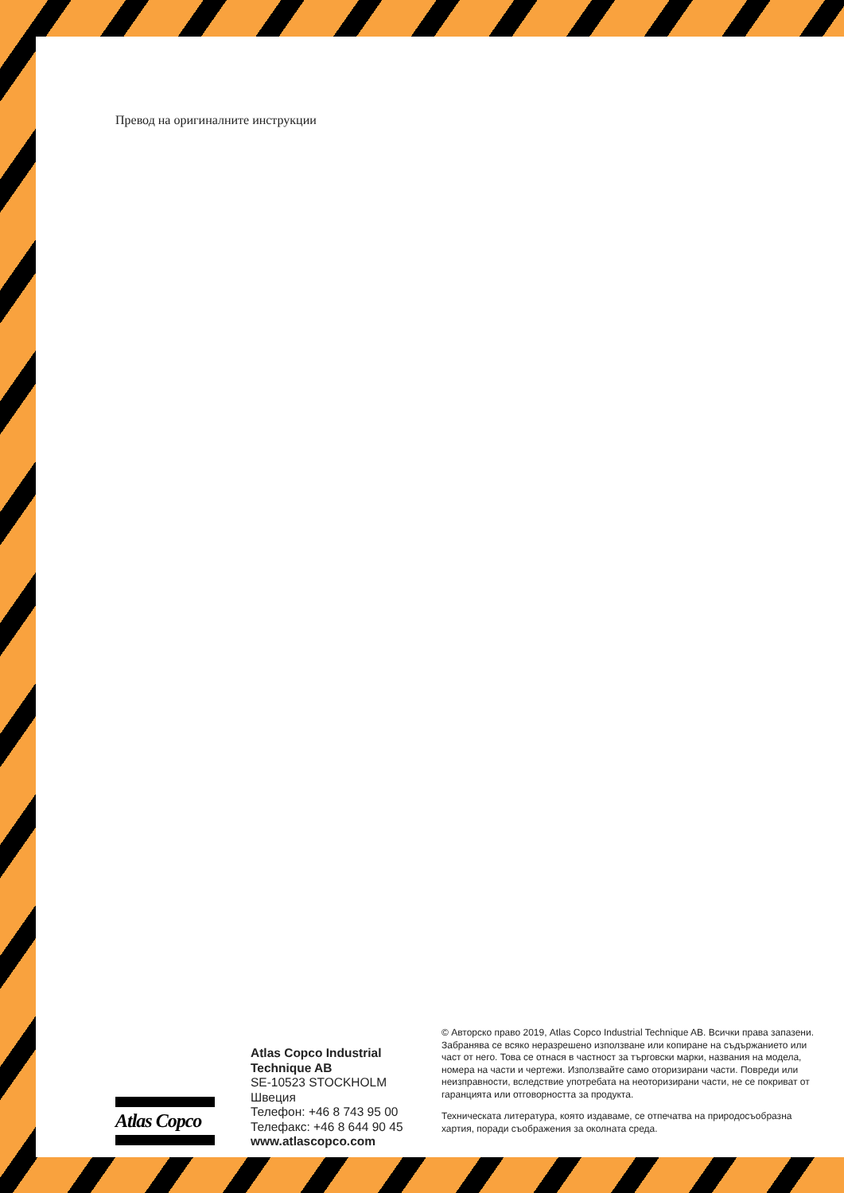Превод на оригиналните инструкции
Atlas Copco
Atlas Copco Industrial Technique AB
SE-10523 STOCKHOLM
Швеция
Телефон: +46 8 743 95 00
Телефакс: +46 8 644 90 45
www.atlascopco.com
© Авторско право 2019, Atlas Copco Industrial Technique AB. Всички права запазени. Забранява се всяко неразрешено използване или копиране на съдържанието или част от него. Това се отнася в частност за търговски марки, названия на модела, номера на части и чертежи. Използвайте само оторизирани части. Повреди или неизправности, вследствие употребата на неоторизирани части, не се покриват от гаранцията или отговорността за продукта.
Техническата литература, която издаваме, се отпечатва на природосъобразна хартия, поради съображения за околната среда.